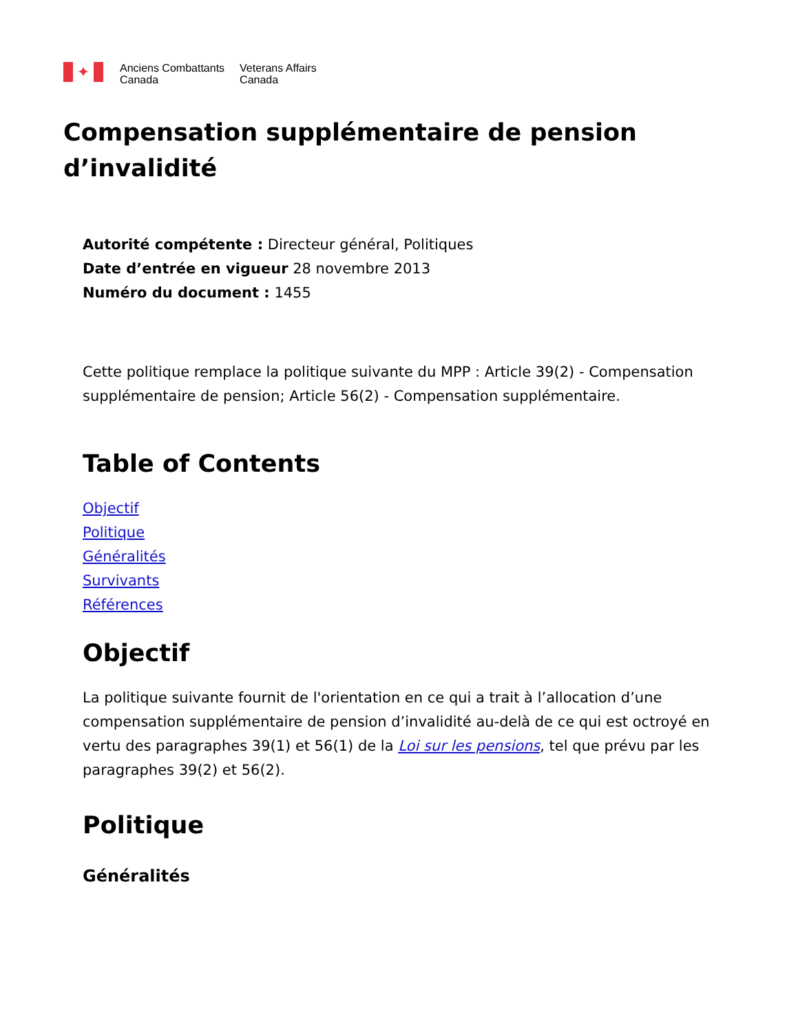✦
Anciens Combattants
Canada
Veterans Affairs
Canada
Compensation supplémentaire de pension d’invalidité
Autorité compétente : Directeur général, Politiques
Date d’entrée en vigueur 28 novembre 2013
Numéro du document : 1455
Cette politique remplace la politique suivante du MPP : Article 39(2) - Compensation supplémentaire de pension; Article 56(2) - Compensation supplémentaire.
Table of Contents
Objectif
Politique
Généralités
Survivants
Références
Objectif
La politique suivante fournit de l'orientation en ce qui a trait à l’allocation d’une compensation supplémentaire de pension d’invalidité au-delà de ce qui est octroyé en vertu des paragraphes 39(1) et 56(1) de la Loi sur les pensions, tel que prévu par les paragraphes 39(2) et 56(2).
Politique
Généralités